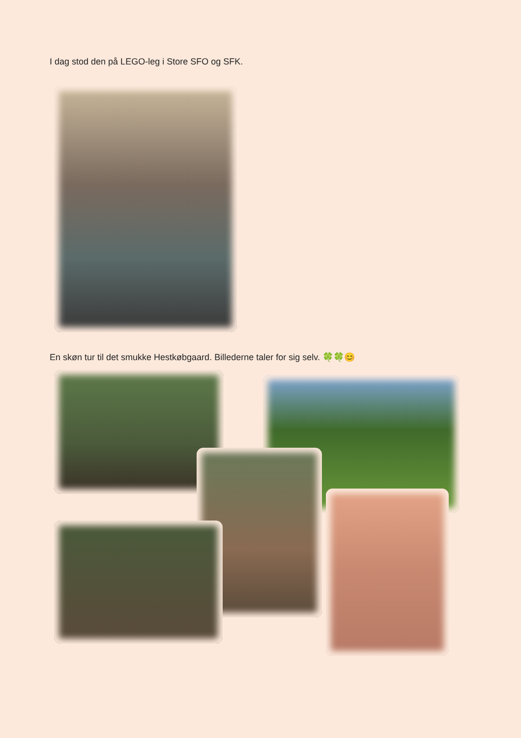I dag stod den på LEGO-leg i Store SFO og SFK.
En skøn tur til det smukke Hestkøbgaard. Billederne taler for sig selv. 🍀🍀😊